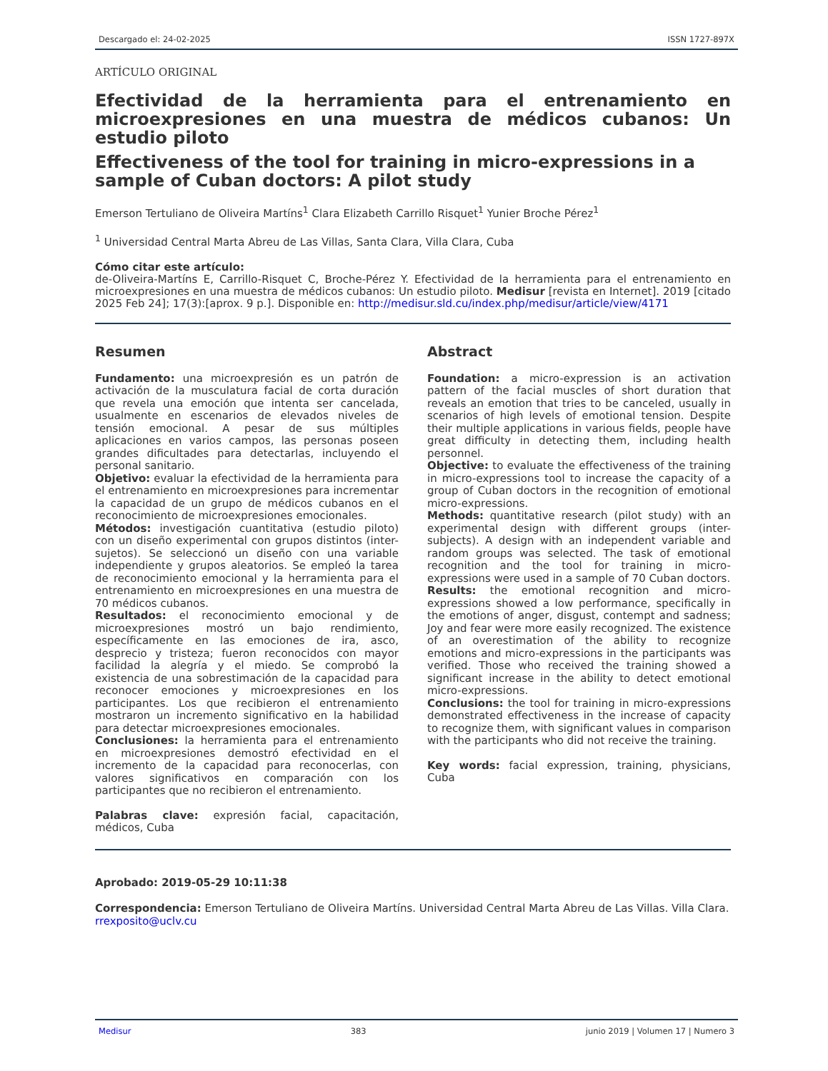Descargado el: 24-02-2025 ISSN 1727-897X
ARTÍCULO ORIGINAL
Efectividad de la herramienta para el entrenamiento en microexpresiones en una muestra de médicos cubanos: Un estudio piloto
Effectiveness of the tool for training in micro-expressions in a sample of Cuban doctors: A pilot study
Emerson Tertuliano de Oliveira Martíns<sup>1</sup> Clara Elizabeth Carrillo Risquet<sup>1</sup> Yunier Broche Pérez<sup>1</sup>
<sup>1</sup> Universidad Central Marta Abreu de Las Villas, Santa Clara, Villa Clara, Cuba
Cómo citar este artículo:
de-Oliveira-Martíns E, Carrillo-Risquet C, Broche-Pérez Y. Efectividad de la herramienta para el entrenamiento en microexpresiones en una muestra de médicos cubanos: Un estudio piloto. Medisur [revista en Internet]. 2019 [citado 2025 Feb 24]; 17(3):[aprox. 9 p.]. Disponible en: http://medisur.sld.cu/index.php/medisur/article/view/4171
Resumen
Fundamento: una microexpresión es un patrón de activación de la musculatura facial de corta duración que revela una emoción que intenta ser cancelada, usualmente en escenarios de elevados niveles de tensión emocional. A pesar de sus múltiples aplicaciones en varios campos, las personas poseen grandes dificultades para detectarlas, incluyendo el personal sanitario.
Objetivo: evaluar la efectividad de la herramienta para el entrenamiento en microexpresiones para incrementar la capacidad de un grupo de médicos cubanos en el reconocimiento de microexpresiones emocionales.
Métodos: investigación cuantitativa (estudio piloto) con un diseño experimental con grupos distintos (inter-sujetos). Se seleccionó un diseño con una variable independiente y grupos aleatorios. Se empleó la tarea de reconocimiento emocional y la herramienta para el entrenamiento en microexpresiones en una muestra de 70 médicos cubanos.
Resultados: el reconocimiento emocional y de microexpresiones mostró un bajo rendimiento, específicamente en las emociones de ira, asco, desprecio y tristeza; fueron reconocidos con mayor facilidad la alegría y el miedo. Se comprobó la existencia de una sobrestimación de la capacidad para reconocer emociones y microexpresiones en los participantes. Los que recibieron el entrenamiento mostraron un incremento significativo en la habilidad para detectar microexpresiones emocionales.
Conclusiones: la herramienta para el entrenamiento en microexpresiones demostró efectividad en el incremento de la capacidad para reconocerlas, con valores significativos en comparación con los participantes que no recibieron el entrenamiento.
Palabras clave: expresión facial, capacitación, médicos, Cuba
Abstract
Foundation: a micro-expression is an activation pattern of the facial muscles of short duration that reveals an emotion that tries to be canceled, usually in scenarios of high levels of emotional tension. Despite their multiple applications in various fields, people have great difficulty in detecting them, including health personnel.
Objective: to evaluate the effectiveness of the training in micro-expressions tool to increase the capacity of a group of Cuban doctors in the recognition of emotional micro-expressions.
Methods: quantitative research (pilot study) with an experimental design with different groups (inter-subjects). A design with an independent variable and random groups was selected. The task of emotional recognition and the tool for training in micro-expressions were used in a sample of 70 Cuban doctors.
Results: the emotional recognition and micro-expressions showed a low performance, specifically in the emotions of anger, disgust, contempt and sadness; Joy and fear were more easily recognized. The existence of an overestimation of the ability to recognize emotions and micro-expressions in the participants was verified. Those who received the training showed a significant increase in the ability to detect emotional micro-expressions.
Conclusions: the tool for training in micro-expressions demonstrated effectiveness in the increase of capacity to recognize them, with significant values in comparison with the participants who did not receive the training.
Key words: facial expression, training, physicians, Cuba
Aprobado: 2019-05-29 10:11:38
Correspondencia: Emerson Tertuliano de Oliveira Martíns. Universidad Central Marta Abreu de Las Villas. Villa Clara. rrexposito@uclv.cu
Medisur 383 junio 2019 | Volumen 17 | Numero 3